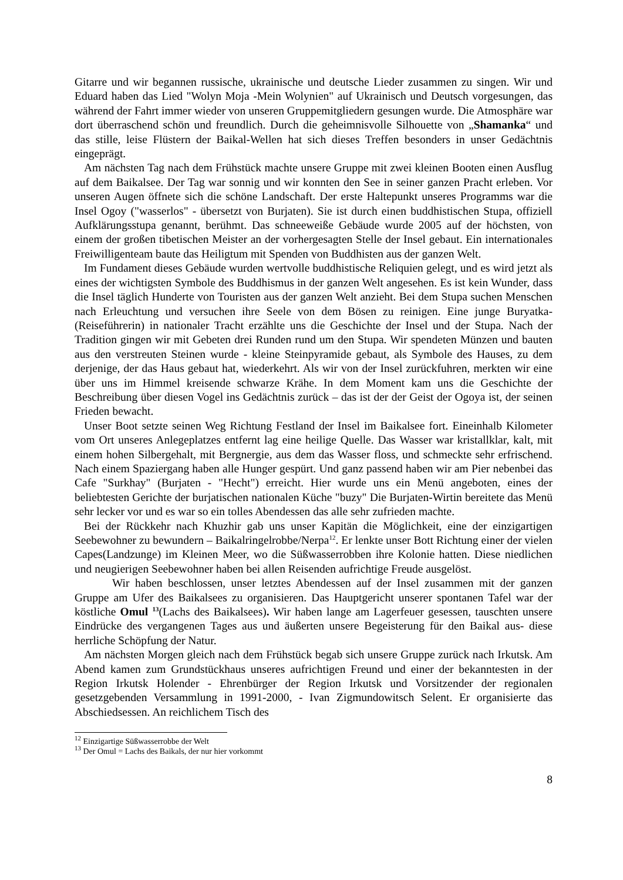Gitarre und wir begannen russische, ukrainische und deutsche Lieder zusammen zu singen. Wir und Eduard haben das Lied "Wolyn Moja -Mein Wolynien" auf Ukrainisch und Deutsch vorgesungen, das während der Fahrt immer wieder von unseren Gruppemitgliedern gesungen wurde. Die Atmosphäre war dort überraschend schön und freundlich. Durch die geheimnisvolle Silhouette von „Shamanka“ und das stille, leise Flüstern der Baikal-Wellen hat sich dieses Treffen besonders in unser Gedächtnis eingeprägt.
Am nächsten Tag nach dem Frühstück machte unsere Gruppe mit zwei kleinen Booten einen Ausflug auf dem Baikalsee. Der Tag war sonnig und wir konnten den See in seiner ganzen Pracht erleben. Vor unseren Augen öffnete sich die schöne Landschaft. Der erste Haltepunkt unseres Programms war die Insel Ogoy ("wasserlos" - übersetzt von Burjaten). Sie ist durch einen buddhistischen Stupa, offiziell Aufklärungsstupa genannt, berühmt. Das schneeweiße Gebäude wurde 2005 auf der höchsten, von einem der großen tibetischen Meister an der vorhergesagten Stelle der Insel gebaut. Ein internationales Freiwilligenteam baute das Heiligtum mit Spenden von Buddhisten aus der ganzen Welt.
Im Fundament dieses Gebäude wurden wertvolle buddhistische Reliquien gelegt, und es wird jetzt als eines der wichtigsten Symbole des Buddhismus in der ganzen Welt angesehen. Es ist kein Wunder, dass die Insel täglich Hunderte von Touristen aus der ganzen Welt anzieht. Bei dem Stupa suchen Menschen nach Erleuchtung und versuchen ihre Seele von dem Bösen zu reinigen. Eine junge Buryatka-(Reiseführerin) in nationaler Tracht erzählte uns die Geschichte der Insel und der Stupa. Nach der Tradition gingen wir mit Gebeten drei Runden rund um den Stupa. Wir spendeten Münzen und bauten aus den verstreuten Steinen wurde - kleine Steinpyramide gebaut, als Symbole des Hauses, zu dem derjenige, der das Haus gebaut hat, wiederkehrt. Als wir von der Insel zurückfuhren, merkten wir eine über uns im Himmel kreisende schwarze Krähe. In dem Moment kam uns die Geschichte der Beschreibung über diesen Vogel ins Gedächtnis zurück – das ist der der Geist der Ogoya ist, der seinen Frieden bewacht.
Unser Boot setzte seinen Weg Richtung Festland der Insel im Baikalsee fort. Eineinhalb Kilometer vom Ort unseres Anlegeplatzes entfernt lag eine heilige Quelle. Das Wasser war kristallklar, kalt, mit einem hohen Silbergehalt, mit Bergnergie, aus dem das Wasser floss, und schmeckte sehr erfrischend. Nach einem Spaziergang haben alle Hunger gespürt. Und ganz passend haben wir am Pier nebenbei das Cafe "Surkhay" (Burjaten - "Hecht") erreicht. Hier wurde uns ein Menü angeboten, eines der beliebtesten Gerichte der burjatischen nationalen Küche "buzy" Die Burjaten-Wirtin bereitete das Menü sehr lecker vor und es war so ein tolles Abendessen das alle sehr zufrieden machte.
Bei der Rückkehr nach Khuzhir gab uns unser Kapitän die Möglichkeit, eine der einzigartigen Seebewohner zu bewundern – Baikalringelrobbe/Nerpa<sup>12</sup>. Er lenkte unser Bott Richtung einer der vielen Capes(Landzunge) im Kleinen Meer, wo die Süßwasserrobben ihre Kolonie hatten. Diese niedlichen und neugierigen Seebewohner haben bei allen Reisenden aufrichtige Freude ausgelöst.
Wir haben beschlossen, unser letztes Abendessen auf der Insel zusammen mit der ganzen Gruppe am Ufer des Baikalsees zu organisieren. Das Hauptgericht unserer spontanen Tafel war der köstliche Omul <sup>13</sup>(Lachs des Baikalsees). Wir haben lange am Lagerfeuer gesessen, tauschten unsere Eindrücke des vergangenen Tages aus und äußerten unsere Begeisterung für den Baikal aus- diese herrliche Schöpfung der Natur.
Am nächsten Morgen gleich nach dem Frühstück begab sich unsere Gruppe zurück nach Irkutsk. Am Abend kamen zum Grundstückhaus unseres aufrichtigen Freund und einer der bekanntesten in der Region Irkutsk Holender - Ehrenbürger der Region Irkutsk und Vorsitzender der regionalen gesetzgebenden Versammlung in 1991-2000, - Ivan Zigmundowitsch Selent. Er organisierte das Abschiedsessen. An reichlichem Tisch des
<sup>12</sup> Einzigartige Süßwasserrobbe der Welt
<sup>13</sup> Der Omul = Lachs des Baikals, der nur hier vorkommt
8